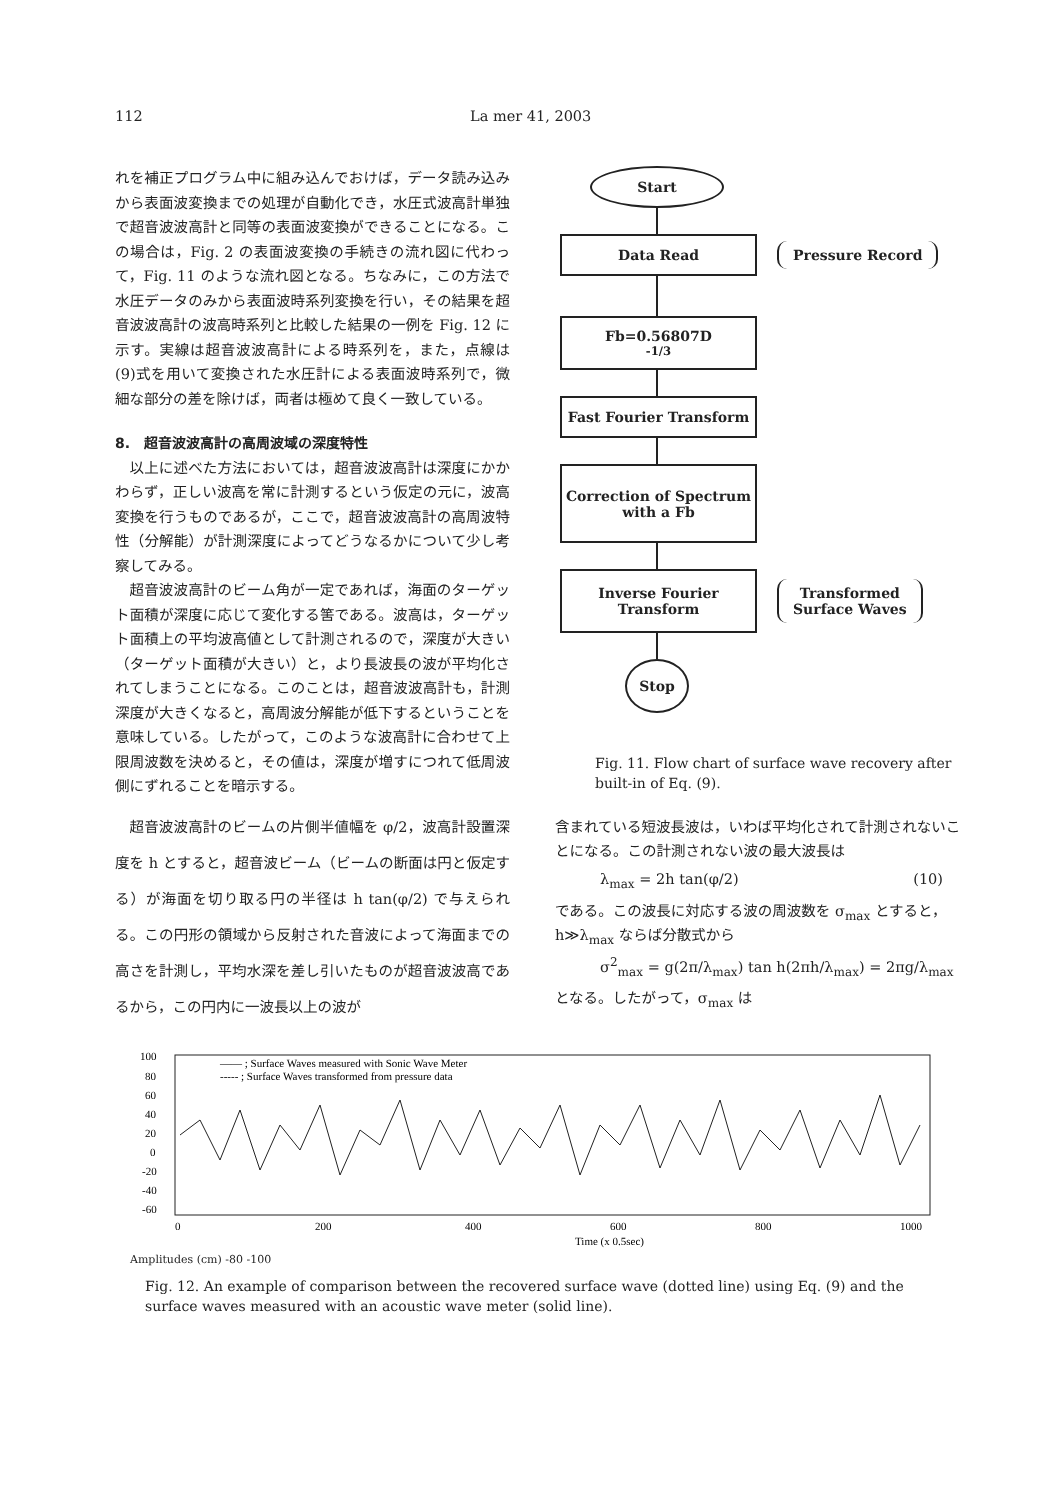112 La mer 41, 2003
れを補正プログラム中に組み込んでおけば，データ読み込みから表面波変換までの処理が自動化でき，水圧式波高計単独で超音波波高計と同等の表面波変換ができることになる。この場合は，Fig. 2 の表面波変換の手続きの流れ図に代わって，Fig. 11 のような流れ図となる。ちなみに，この方法で水圧データのみから表面波時系列変換を行い，その結果を超音波波高計の波高時系列と比較した結果の一例を Fig. 12 に示す。実線は超音波波高計による時系列を，また，点線は(9)式を用いて変換された水圧計による表面波時系列で，微細な部分の差を除けば，両者は極めて良く一致している。
8.　超音波波高計の高周波域の深度特性
以上に述べた方法においては，超音波波高計は深度にかかわらず，正しい波高を常に計測するという仮定の元に，波高変換を行うものであるが，ここで，超音波波高計の高周波特性（分解能）が計測深度によってどうなるかについて少し考察してみる。
超音波波高計のビーム角が一定であれば，海面のターゲット面積が深度に応じて変化する筈である。波高は，ターゲット面積上の平均波高値として計測されるので，深度が大きい（ターゲット面積が大きい）と，より長波長の波が平均化されてしまうことになる。このことは，超音波波高計も，計測深度が大きくなると，高周波分解能が低下するということを意味している。したがって，このような波高計に合わせて上限周波数を決めると，その値は，深度が増すにつれて低周波側にずれることを暗示する。
超音波波高計のビームの片側半値幅を φ/2，波高計設置深度を h とすると，超音波ビーム（ビームの断面は円と仮定する）が海面を切り取る円の半径は h tan(φ/2) で与えられる。この円形の領域から反射された音波によって海面までの高さを計測し，平均水深を差し引いたものが超音波波高であるから，この円内に一波長以上の波が
Start
Data Read
Pressure Record
Fb=0.56807D<sup>-1/3</sup>
Fast Fourier Transform
Correction of Spectrum
with a Fb
Inverse Fourier
Transform
Transformed
Surface Waves
Stop
Fig. 11. Flow chart of surface wave recovery after built-in of Eq. (9).
含まれている短波長波は，いわば平均化されて計測されないことになる。この計測されない波の最大波長は
λ<sub>max</sub> = 2h tan(φ/2) (10)
である。この波長に対応する波の周波数を σ<sub>max</sub> とすると，h≫λ<sub>max</sub> ならば分散式から
σ<sup>2</sup><sub>max</sub> = g(2π/λ<sub>max</sub>) tan h(2πh/λ<sub>max</sub>) = 2πg/λ<sub>max</sub>
となる。したがって，σ<sub>max</sub> は
100
80
60
40
20
0
-20
-40
-60
—— ; Surface Waves measured with Sonic Wave Meter
----- ; Surface Waves transformed from pressure data
0
200
400
600
800
1000
Time (x 0.5sec)
Amplitudes (cm) -80 -100
Fig. 12. An example of comparison between the recovered surface wave (dotted line) using Eq. (9) and the surface waves measured with an acoustic wave meter (solid line).